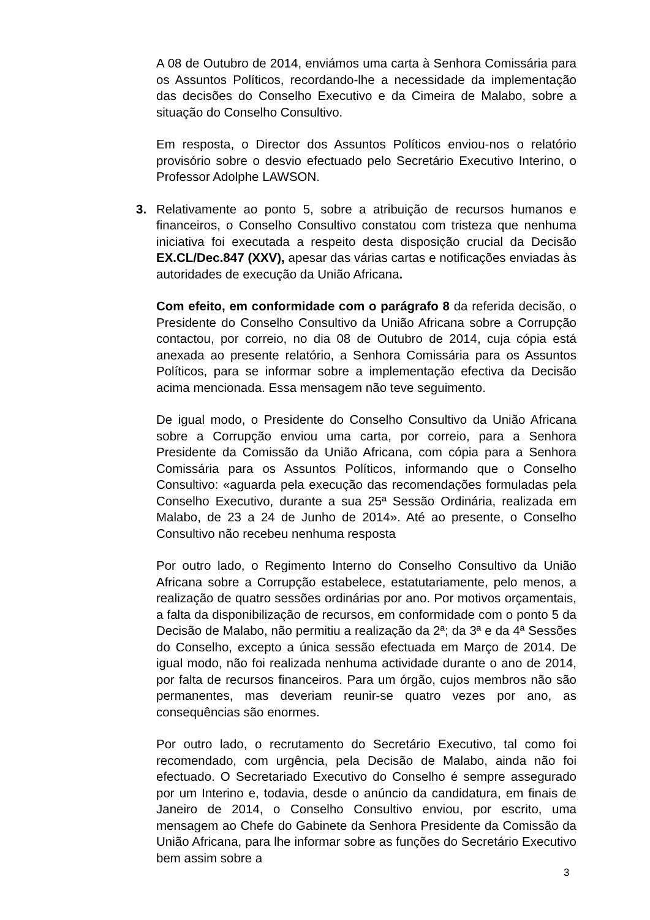A 08 de Outubro de 2014, enviámos uma carta à Senhora Comissária para os Assuntos Políticos, recordando-lhe a necessidade da implementação das decisões do Conselho Executivo e da Cimeira de Malabo, sobre a situação do Conselho Consultivo.
Em resposta, o Director dos Assuntos Políticos enviou-nos o relatório provisório sobre o desvio efectuado pelo Secretário Executivo Interino, o Professor Adolphe LAWSON.
3. Relativamente ao ponto 5, sobre a atribuição de recursos humanos e financeiros, o Conselho Consultivo constatou com tristeza que nenhuma iniciativa foi executada a respeito desta disposição crucial da Decisão EX.CL/Dec.847 (XXV), apesar das várias cartas e notificações enviadas às autoridades de execução da União Africana.
Com efeito, em conformidade com o parágrafo 8 da referida decisão, o Presidente do Conselho Consultivo da União Africana sobre a Corrupção contactou, por correio, no dia 08 de Outubro de 2014, cuja cópia está anexada ao presente relatório, a Senhora Comissária para os Assuntos Políticos, para se informar sobre a implementação efectiva da Decisão acima mencionada. Essa mensagem não teve seguimento.
De igual modo, o Presidente do Conselho Consultivo da União Africana sobre a Corrupção enviou uma carta, por correio, para a Senhora Presidente da Comissão da União Africana, com cópia para a Senhora Comissária para os Assuntos Políticos, informando que o Conselho Consultivo: «aguarda pela execução das recomendações formuladas pela Conselho Executivo, durante a sua 25ª Sessão Ordinária, realizada em Malabo, de 23 a 24 de Junho de 2014». Até ao presente, o Conselho Consultivo não recebeu nenhuma resposta
Por outro lado, o Regimento Interno do Conselho Consultivo da União Africana sobre a Corrupção estabelece, estatutariamente, pelo menos, a realização de quatro sessões ordinárias por ano. Por motivos orçamentais, a falta da disponibilização de recursos, em conformidade com o ponto 5 da Decisão de Malabo, não permitiu a realização da 2ª; da 3ª e da 4ª Sessões do Conselho, excepto a única sessão efectuada em Março de 2014. De igual modo, não foi realizada nenhuma actividade durante o ano de 2014, por falta de recursos financeiros. Para um órgão, cujos membros não são permanentes, mas deveriam reunir-se quatro vezes por ano, as consequências são enormes.
Por outro lado, o recrutamento do Secretário Executivo, tal como foi recomendado, com urgência, pela Decisão de Malabo, ainda não foi efectuado. O Secretariado Executivo do Conselho é sempre assegurado por um Interino e, todavia, desde o anúncio da candidatura, em finais de Janeiro de 2014, o Conselho Consultivo enviou, por escrito, uma mensagem ao Chefe do Gabinete da Senhora Presidente da Comissão da União Africana, para lhe informar sobre as funções do Secretário Executivo bem assim sobre a
3